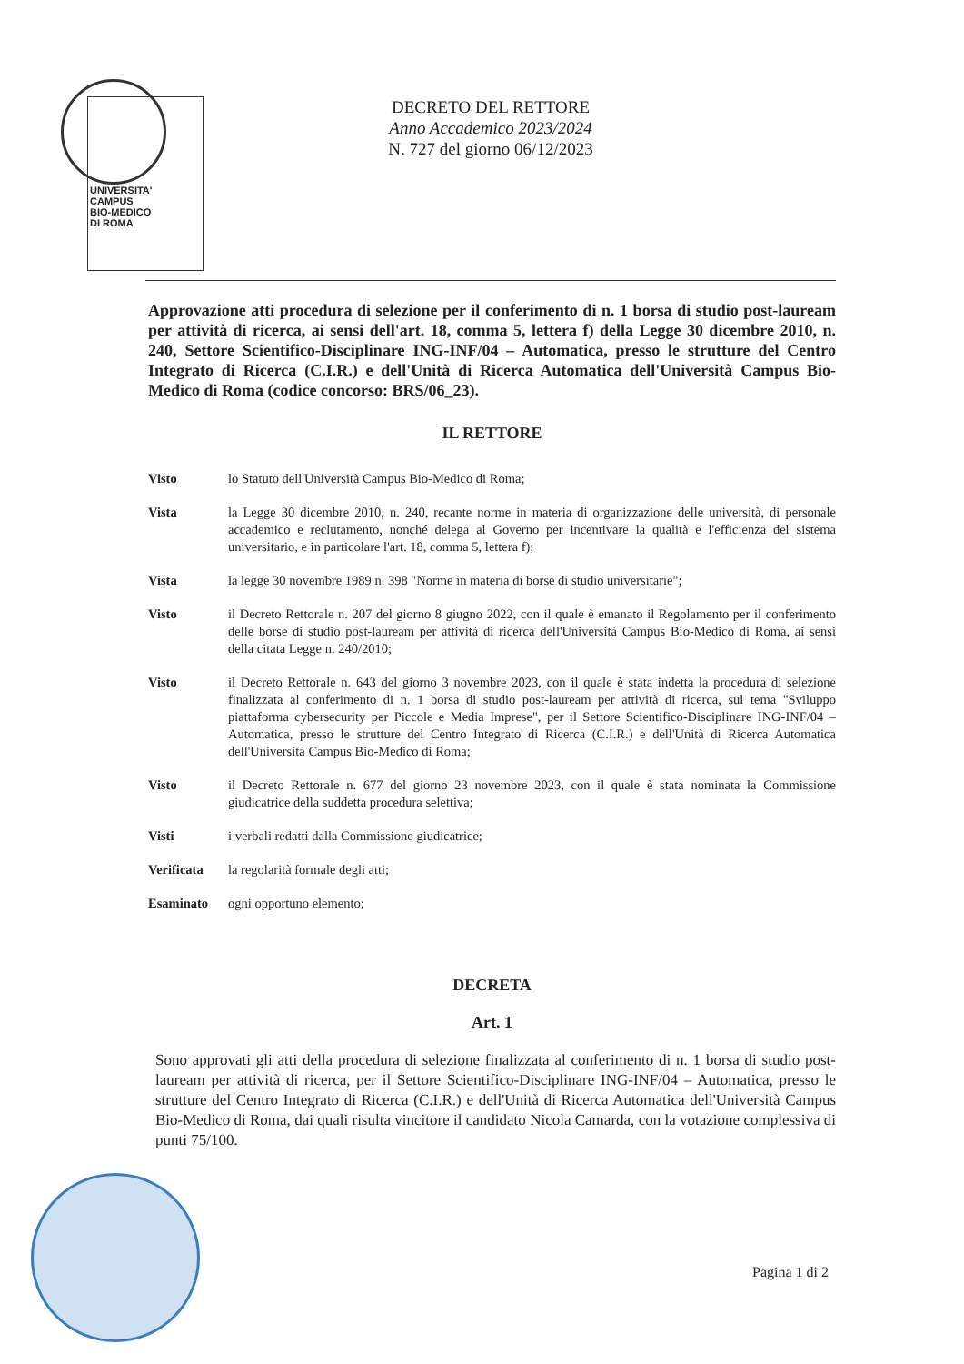UNIVERSITA'
CAMPUS
BIO-MEDICO
DI ROMA
DECRETO DEL RETTORE
Anno Accademico 2023/2024
N. 727 del giorno 06/12/2023
Approvazione atti procedura di selezione per il conferimento di n. 1 borsa di studio post-lauream per attività di ricerca, ai sensi dell'art. 18, comma 5, lettera f) della Legge 30 dicembre 2010, n. 240, Settore Scientifico-Disciplinare ING-INF/04 – Automatica, presso le strutture del Centro Integrato di Ricerca (C.I.R.) e dell'Unità di Ricerca Automatica dell'Università Campus Bio-Medico di Roma (codice concorso: BRS/06_23).
IL RETTORE
Visto lo Statuto dell'Università Campus Bio-Medico di Roma;
Vista la Legge 30 dicembre 2010, n. 240, recante norme in materia di organizzazione delle università, di personale accademico e reclutamento, nonché delega al Governo per incentivare la qualità e l'efficienza del sistema universitario, e in particolare l'art. 18, comma 5, lettera f);
Vista la legge 30 novembre 1989 n. 398 "Norme in materia di borse di studio universitarie";
Visto il Decreto Rettorale n. 207 del giorno 8 giugno 2022, con il quale è emanato il Regolamento per il conferimento delle borse di studio post-lauream per attività di ricerca dell'Università Campus Bio-Medico di Roma, ai sensi della citata Legge n. 240/2010;
Visto il Decreto Rettorale n. 643 del giorno 3 novembre 2023, con il quale è stata indetta la procedura di selezione finalizzata al conferimento di n. 1 borsa di studio post-lauream per attività di ricerca, sul tema "Sviluppo piattaforma cybersecurity per Piccole e Media Imprese", per il Settore Scientifico-Disciplinare ING-INF/04 – Automatica, presso le strutture del Centro Integrato di Ricerca (C.I.R.) e dell'Unità di Ricerca Automatica dell'Università Campus Bio-Medico di Roma;
Visto il Decreto Rettorale n. 677 del giorno 23 novembre 2023, con il quale è stata nominata la Commissione giudicatrice della suddetta procedura selettiva;
Visti i verbali redatti dalla Commissione giudicatrice;
Verificata la regolarità formale degli atti;
Esaminato ogni opportuno elemento;
DECRETA
Art. 1
Sono approvati gli atti della procedura di selezione finalizzata al conferimento di n. 1 borsa di studio post-lauream per attività di ricerca, per il Settore Scientifico-Disciplinare ING-INF/04 – Automatica, presso le strutture del Centro Integrato di Ricerca (C.I.R.) e dell'Unità di Ricerca Automatica dell'Università Campus Bio-Medico di Roma, dai quali risulta vincitore il candidato Nicola Camarda, con la votazione complessiva di punti 75/100.
Pagina 1 di 2